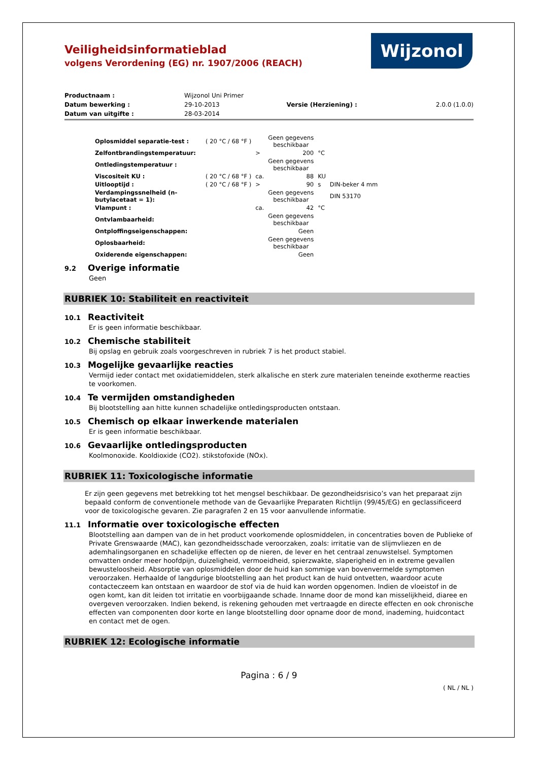Wijzonol
Veiligheidsinformatieblad
volgens Verordening (EG) nr. 1907/2006 (REACH)
| Productnaam : | Wijzonol Uni Primer | | |
| Datum bewerking : | 29-10-2013 | Versie (Herziening) : | 2.0.0 (1.0.0) |
| Datum van uitgifte : | 28-03-2014 | | |
| Oplosmiddel separatie-test : | ( 20 °C / 68 °F ) | | Geen gegevens beschikbaar | | |
| Zelfontbrandingstemperatuur: | | > | 200 | °C | |
| Ontledingstemperatuur : | | | Geen gegevens beschikbaar | | |
| Viscositeit KU : | ( 20 °C / 68 °F ) | ca. | 88 | KU | |
| Uitlooptijd : | ( 20 °C / 68 °F ) | > | 90 | s | DIN-beker 4 mm |
| Verdampingssnelheid (n-butylacetaat = 1): | | | Geen gegevens beschikbaar | | DIN 53170 |
| Vlampunt : | | ca. | 42 | °C | |
| Ontvlambaarheid: | | | Geen gegevens beschikbaar | | |
| Ontploffingseigenschappen: | | | Geen | | |
| Oplosbaarheid: | | | Geen gegevens beschikbaar | | |
| Oxiderende eigenschappen: | | | Geen | | |
9.2 Overige informatie
Geen
RUBRIEK 10: Stabiliteit en reactiviteit
10.1 Reactiviteit
Er is geen informatie beschikbaar.
10.2 Chemische stabiliteit
Bij opslag en gebruik zoals voorgeschreven in rubriek 7 is het product stabiel.
10.3 Mogelijke gevaarlijke reacties
Vermijd ieder contact met oxidatiemiddelen, sterk alkalische en sterk zure materialen teneinde exotherme reacties te voorkomen.
10.4 Te vermijden omstandigheden
Bij blootstelling aan hitte kunnen schadelijke ontledingsproducten ontstaan.
10.5 Chemisch op elkaar inwerkende materialen
Er is geen informatie beschikbaar.
10.6 Gevaarlijke ontledingsproducten
Koolmonoxide. Kooldioxide (CO2). stikstofoxide (NOx).
RUBRIEK 11: Toxicologische informatie
Er zijn geen gegevens met betrekking tot het mengsel beschikbaar. De gezondheidsrisico’s van het preparaat zijn bepaald conform de conventionele methode van de Gevaarlijke Preparaten Richtlijn (99/45/EG) en geclassificeerd voor de toxicologische gevaren. Zie paragrafen 2 en 15 voor aanvullende informatie.
11.1 Informatie over toxicologische effecten
Blootstelling aan dampen van de in het product voorkomende oplosmiddelen, in concentraties boven de Publieke of Private Grenswaarde (MAC), kan gezondheidsschade veroorzaken, zoals: irritatie van de slijmvliezen en de ademhalingsorganen en schadelijke effecten op de nieren, de lever en het centraal zenuwstelsel. Symptomen omvatten onder meer hoofdpijn, duizeligheid, vermoeidheid, spierzwakte, slaperigheid en in extreme gevallen bewusteloosheid. Absorptie van oplosmiddelen door de huid kan sommige van bovenvermelde symptomen veroorzaken. Herhaalde of langdurige blootstelling aan het product kan de huid ontvetten, waardoor acute contacteczeem kan ontstaan en waardoor de stof via de huid kan worden opgenomen. Indien de vloeistof in de ogen komt, kan dit leiden tot irritatie en voorbijgaande schade. Inname door de mond kan misselijkheid, diaree en overgeven veroorzaken. Indien bekend, is rekening gehouden met vertraagde en directe effecten en ook chronische effecten van componenten door korte en lange blootstelling door opname door de mond, inademing, huidcontact en contact met de ogen.
RUBRIEK 12: Ecologische informatie
Pagina : 6 / 9
( NL / NL )